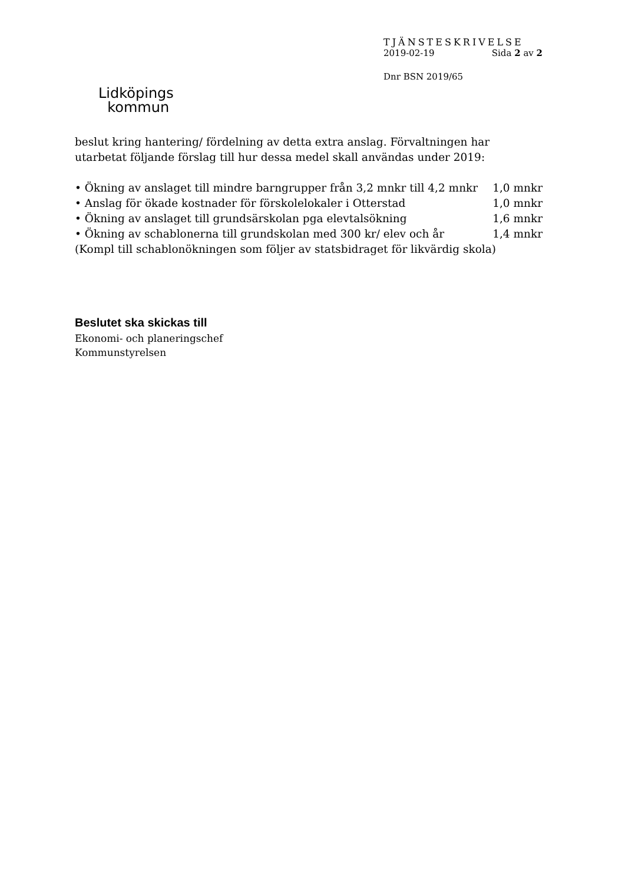Lidköpings
kommun
TJÄNSTESKRIVELSE
2019-02-19 Sida 2 av 2
Dnr BSN 2019/65
beslut kring hantering/ fördelning av detta extra anslag. Förvaltningen har utarbetat följande förslag till hur dessa medel skall användas under 2019:
• Ökning av anslaget till mindre barngrupper från 3,2 mnkr till 4,2 mnkr 1,0 mnkr
• Anslag för ökade kostnader för förskolelokaler i Otterstad 1,0 mnkr
• Ökning av anslaget till grundsärskolan pga elevtalsökning 1,6 mnkr
• Ökning av schablonerna till grundskolan med 300 kr/ elev och år 1,4 mnkr
(Kompl till schablonökningen som följer av statsbidraget för likvärdig skola)
Beslutet ska skickas till
Ekonomi- och planeringschef
Kommunstyrelsen